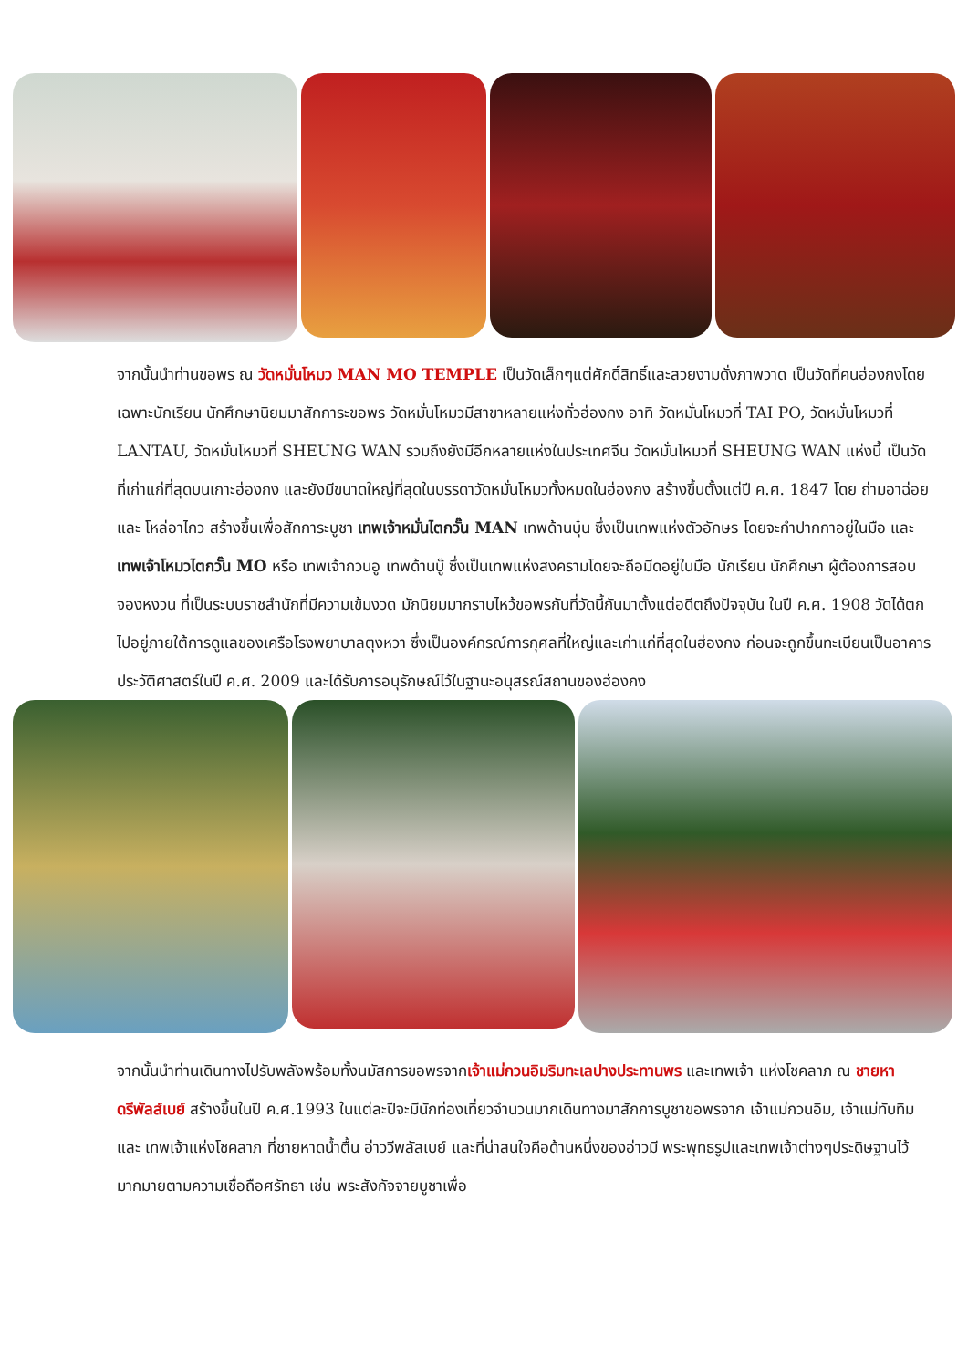จากนั้นนำท่านขอพร ณ วัดหมั่นโหมว MAN MO TEMPLE เป็นวัดเล็กๆแต่ศักดิ์สิทธิ์และสวยงามดั่งภาพวาด เป็นวัดที่คนฮ่องกงโดยเฉพาะนักเรียน นักศึกษานิยมมาสักการะขอพร วัดหมั่นโหมวมีสาขาหลายแห่งทั่วฮ่องกง อาทิ วัดหมั่นโหมวที่ TAI PO, วัดหมั่นโหมวที่ LANTAU, วัดหมั่นโหมวที่ SHEUNG WAN รวมถึงยังมีอีกหลายแห่งในประเทศจีน วัดหมั่นโหมวที่ SHEUNG WAN แห่งนี้ เป็นวัดที่เก่าแก่ที่สุดบนเกาะฮ่องกง และยังมีขนาดใหญ่ที่สุดในบรรดาวัดหมั่นโหมวทั้งหมดในฮ่องกง สร้างขึ้นตั้งแต่ปี ค.ศ. 1847 โดย ถ่ามอาฉ่อย และ โหล่อาไกว สร้างขึ้นเพื่อสักการะบูชา เทพเจ้าหมั่นไตกวั๊น MAN เทพด้านบุ๋น ซึ่งเป็นเทพแห่งตัวอักษร โดยจะกำปากกาอยู่ในมือ และ เทพเจ้าโหมวไตกวั๊น MO หรือ เทพเจ้ากวนอู เทพด้านบู๊ ซึ่งเป็นเทพแห่งสงครามโดยจะถือมีดอยู่ในมือ นักเรียน นักศึกษา ผู้ต้องการสอบจองหงวน ที่เป็นระบบราชสำนักที่มีความเข้มงวด มักนิยมมากราบไหว้ขอพรกันที่วัดนี้กันมาตั้งแต่อดีตถึงปัจจุบัน ในปี ค.ศ. 1908 วัดได้ตกไปอยู่ภายใต้การดูแลของเครือโรงพยาบาลตุงหวา ซึ่งเป็นองค์กรณ์การกุศลที่ใหญ่และเก่าแก่ที่สุดในฮ่องกง ก่อนจะถูกขึ้นทะเบียนเป็นอาคารประวัติศาสตร์ในปี ค.ศ. 2009 และได้รับการอนุรักษณ์ไว้ในฐานะอนุสรณ์สถานของฮ่องกง
จากนั้นนำท่านเดินทางไปรับพลังพร้อมทั้งนมัสการขอพรจากเจ้าแม่กวนอิมริมทะเลปางประทานพร และเทพเจ้า แห่งโชคลาภ ณ ชายหาดรีพัลส์เบย์ สร้างขึ้นในปี ค.ศ.1993 ในแต่ละปีจะมีนักท่องเที่ยวจำนวนมากเดินทางมาสักการบูชาขอพรจาก เจ้าแม่กวนอิม, เจ้าแม่ทับทิม และ เทพเจ้าแห่งโชคลาภ ที่ชายหาดน้ำตื้น อ่าววีพลัสเบย์ และที่น่าสนใจคือด้านหนึ่งของอ่าวมี พระพุทธรูปและเทพเจ้าต่างๆประดิษฐานไว้มากมายตามความเชื่อถือศรัทธา เช่น พระสังกัจจายบูชาเพื่อ